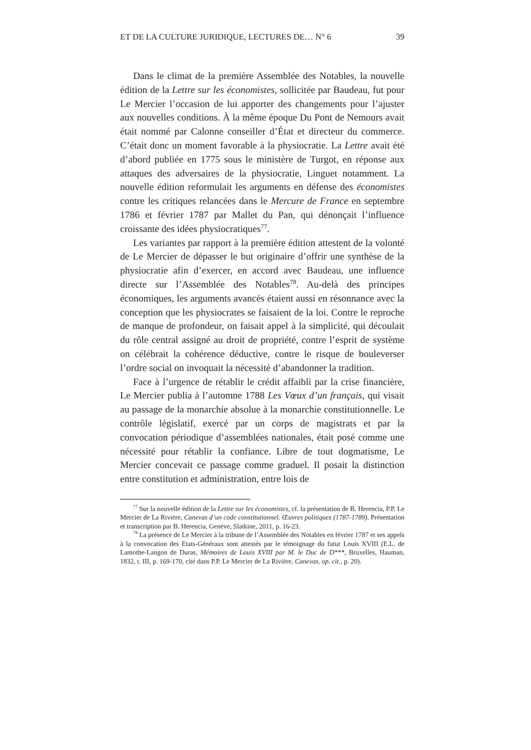ET DE LA CULTURE JURIDIQUE, LECTURES DE… N° 6 39
Dans le climat de la première Assemblée des Notables, la nouvelle édition de la Lettre sur les économistes, sollicitée par Baudeau, fut pour Le Mercier l’occasion de lui apporter des changements pour l’ajuster aux nouvelles conditions. À la même époque Du Pont de Nemours avait était nommé par Calonne conseiller d’État et directeur du commerce. C’était donc un moment favorable à la physiocratie. La Lettre avait été d’abord publiée en 1775 sous le ministère de Turgot, en réponse aux attaques des adversaires de la physiocratie, Linguet notamment. La nouvelle édition reformulait les arguments en défense des économistes contre les critiques relancées dans le Mercure de France en septembre 1786 et février 1787 par Mallet du Pan, qui dénonçait l’influence croissante des idées physiocratiques<sup>77</sup>.
Les variantes par rapport à la première édition attestent de la volonté de Le Mercier de dépasser le but originaire d’offrir une synthèse de la physiocratie afin d’exercer, en accord avec Baudeau, une influence directe sur l’Assemblée des Notables<sup>78</sup>. Au-delà des principes économiques, les arguments avancés étaient aussi en résonnance avec la conception que les physiocrates se faisaient de la loi. Contre le reproche de manque de profondeur, on faisait appel à la simplicité, qui découlait du rôle central assigné au droit de propriété, contre l’esprit de système on célébrait la cohérence déductive, contre le risque de bouleverser l’ordre social on invoquait la nécessité d’abandonner la tradition.
Face à l’urgence de rétablir le crédit affaibli par la crise financière, Le Mercier publia à l’automne 1788 Les Vœux d’un français, qui visait au passage de la monarchie absolue à la monarchie constitutionnelle. Le contrôle législatif, exercé par un corps de magistrats et par la convocation périodique d’assemblées nationales, était posé comme une nécessité pour rétablir la confiance. Libre de tout dogmatisme, Le Mercier concevait ce passage comme graduel. Il posait la distinction entre constitution et administration, entre lois de
<sup>77</sup> Sur la nouvelle édition de la Lettre sur les économistes, cf. la présentation de B. Herencia, P.P. Le Mercier de La Rivière, Canevas d’un code constitutionnel. Œuvres politiques (1787-1789). Présentation et transcription par B. Herencia, Genève, Slatkine, 2011, p. 16-23.
<sup>78</sup> La présence de Le Mercier à la tribune de l’Assemblée des Notables en février 1787 et ses appels à la convocation des Etats-Généraux sont attestés par le témoignage du futur Louis XVIII (E.L. de Lamothe-Langon de Duras, Mémoires de Louis XVIII par M. le Duc de D***, Bruxelles, Hauman, 1832, t. III, p. 169-170, cité dans P.P. Le Mercier de La Rivière, Canevas, op. cit., p. 20).